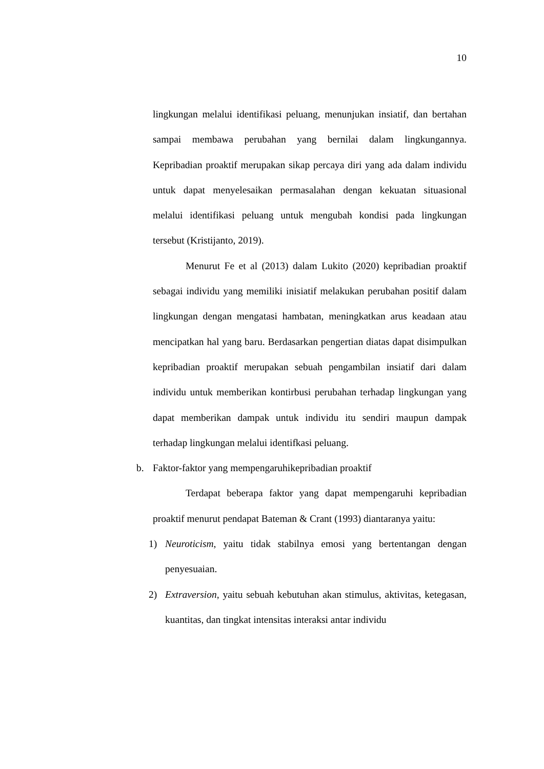10
lingkungan melalui identifikasi peluang, menunjukan insiatif, dan bertahan sampai membawa perubahan yang bernilai dalam lingkungannya. Kepribadian proaktif merupakan sikap percaya diri yang ada dalam individu untuk dapat menyelesaikan permasalahan dengan kekuatan situasional melalui identifikasi peluang untuk mengubah kondisi pada lingkungan tersebut (Kristijanto, 2019).
Menurut Fe et al (2013) dalam Lukito (2020) kepribadian proaktif sebagai individu yang memiliki inisiatif melakukan perubahan positif dalam lingkungan dengan mengatasi hambatan, meningkatkan arus keadaan atau mencipatkan hal yang baru. Berdasarkan pengertian diatas dapat disimpulkan kepribadian proaktif merupakan sebuah pengambilan insiatif dari dalam individu untuk memberikan kontirbusi perubahan terhadap lingkungan yang dapat memberikan dampak untuk individu itu sendiri maupun dampak terhadap lingkungan melalui identifkasi peluang.
b. Faktor-faktor yang mempengaruhikepribadian proaktif
Terdapat beberapa faktor yang dapat mempengaruhi kepribadian proaktif menurut pendapat Bateman & Crant (1993) diantaranya yaitu:
1) Neuroticism, yaitu tidak stabilnya emosi yang bertentangan dengan penyesuaian.
2) Extraversion, yaitu sebuah kebutuhan akan stimulus, aktivitas, ketegasan, kuantitas, dan tingkat intensitas interaksi antar individu